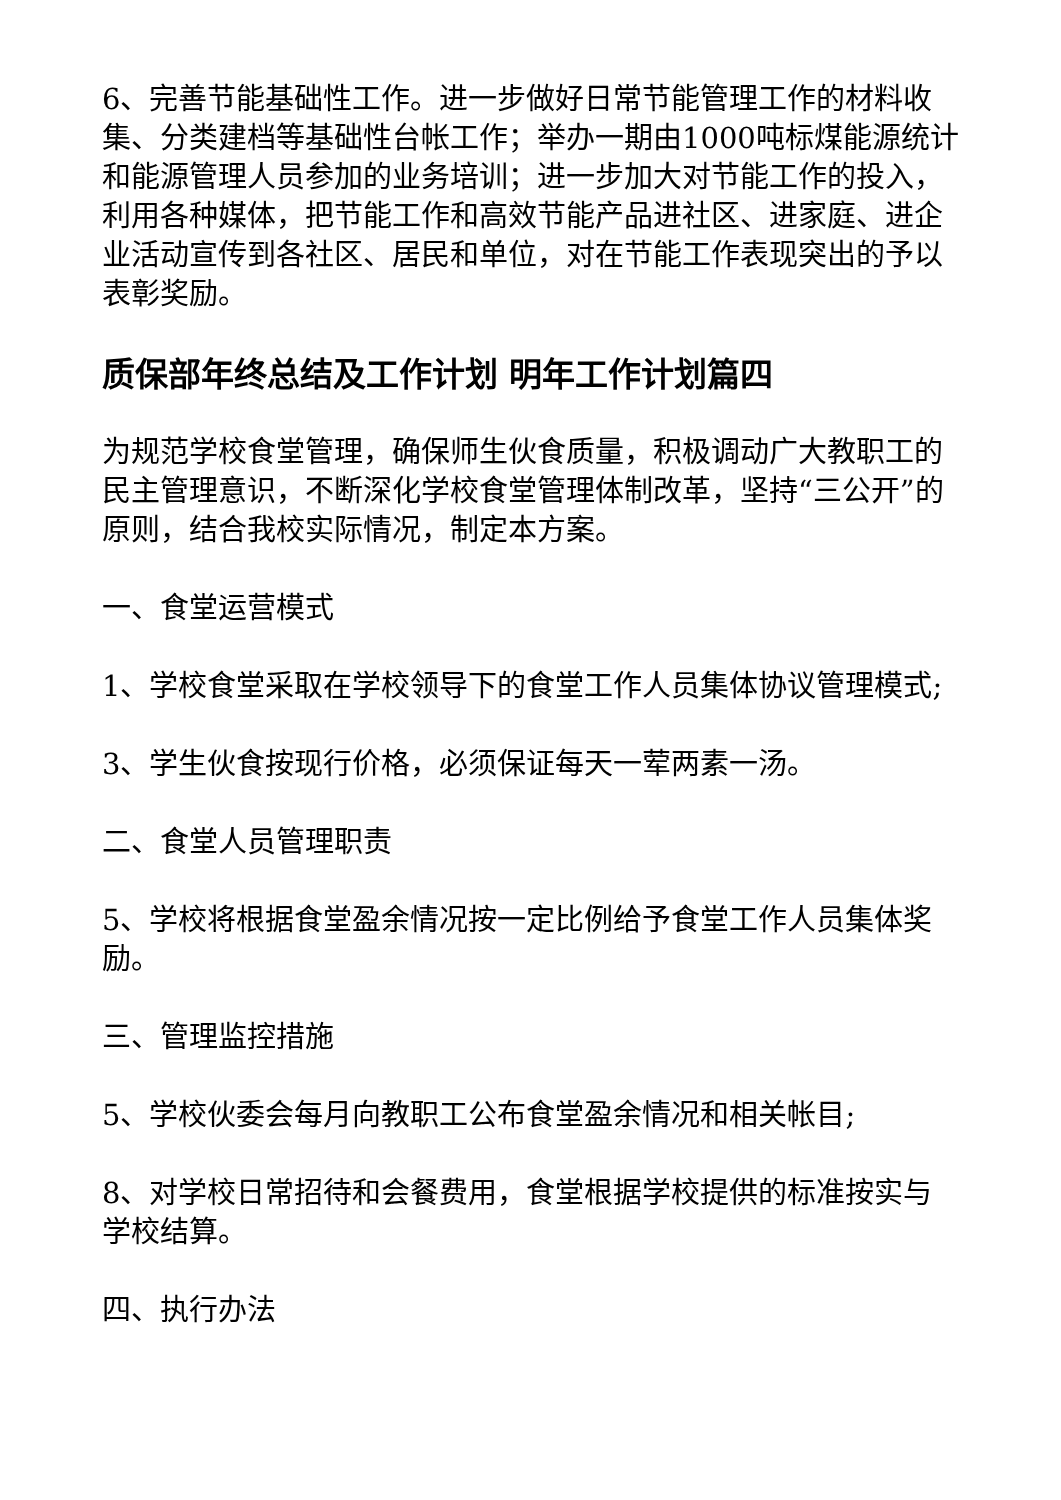6、完善节能基础性工作。进一步做好日常节能管理工作的材料收集、分类建档等基础性台帐工作；举办一期由1000吨标煤能源统计和能源管理人员参加的业务培训；进一步加大对节能工作的投入，利用各种媒体，把节能工作和高效节能产品进社区、进家庭、进企业活动宣传到各社区、居民和单位，对在节能工作表现突出的予以表彰奖励。
质保部年终总结及工作计划 明年工作计划篇四
为规范学校食堂管理，确保师生伙食质量，积极调动广大教职工的民主管理意识，不断深化学校食堂管理体制改革，坚持“三公开”的原则，结合我校实际情况，制定本方案。
一、食堂运营模式
1、学校食堂采取在学校领导下的食堂工作人员集体协议管理模式;
3、学生伙食按现行价格，必须保证每天一荤两素一汤。
二、食堂人员管理职责
5、学校将根据食堂盈余情况按一定比例给予食堂工作人员集体奖励。
三、管理监控措施
5、学校伙委会每月向教职工公布食堂盈余情况和相关帐目;
8、对学校日常招待和会餐费用，食堂根据学校提供的标准按实与学校结算。
四、执行办法